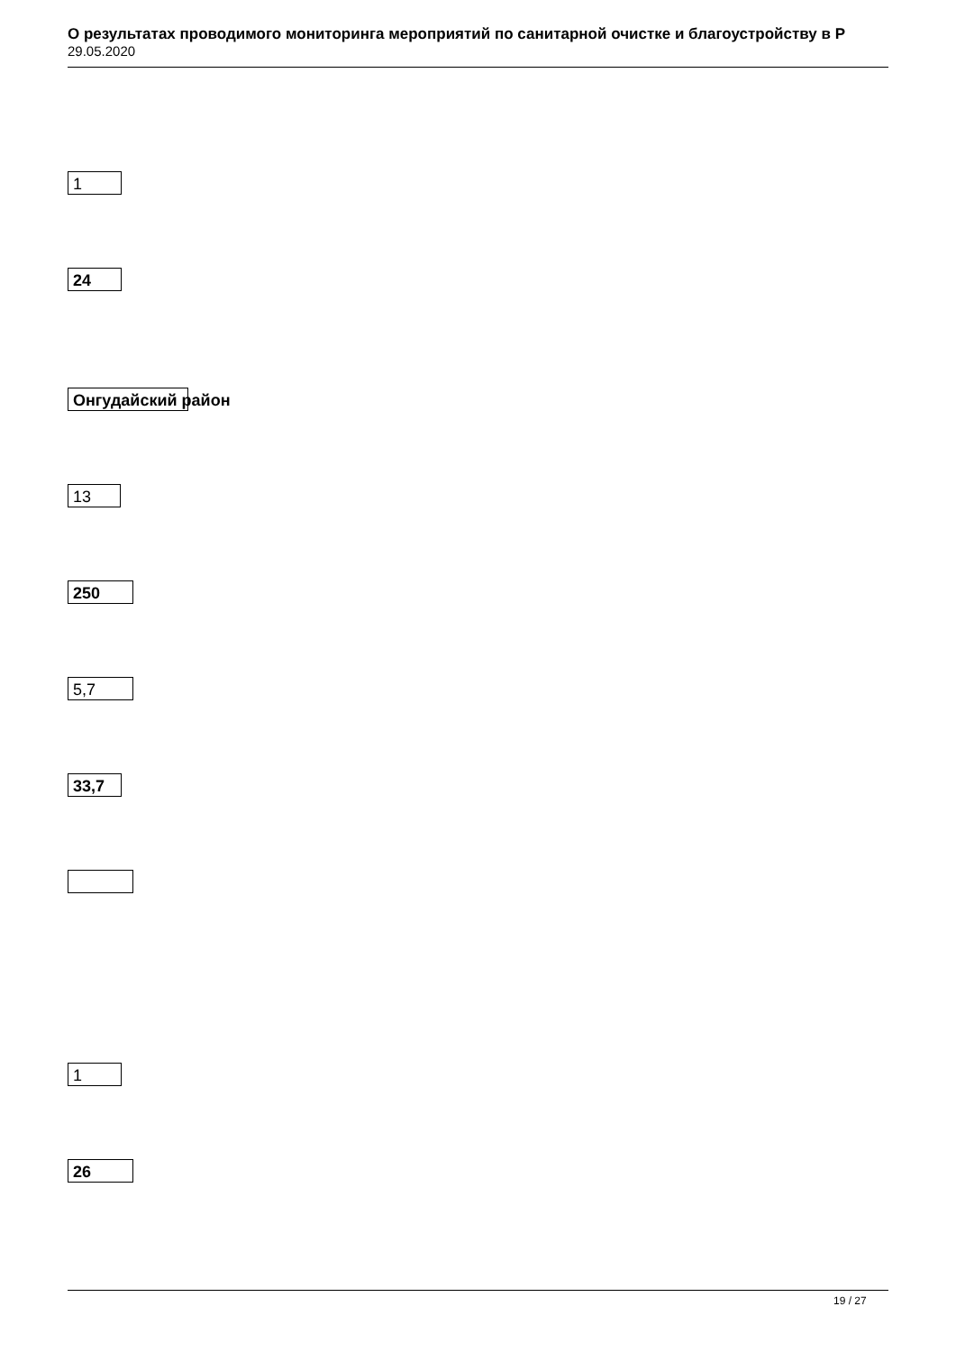О результатах проводимого мониторинга мероприятий по санитарной очистке и благоустройству в Р
29.05.2020
1
24
Онгудайский район
13
250
5,7
33,7
1
26
19 / 27